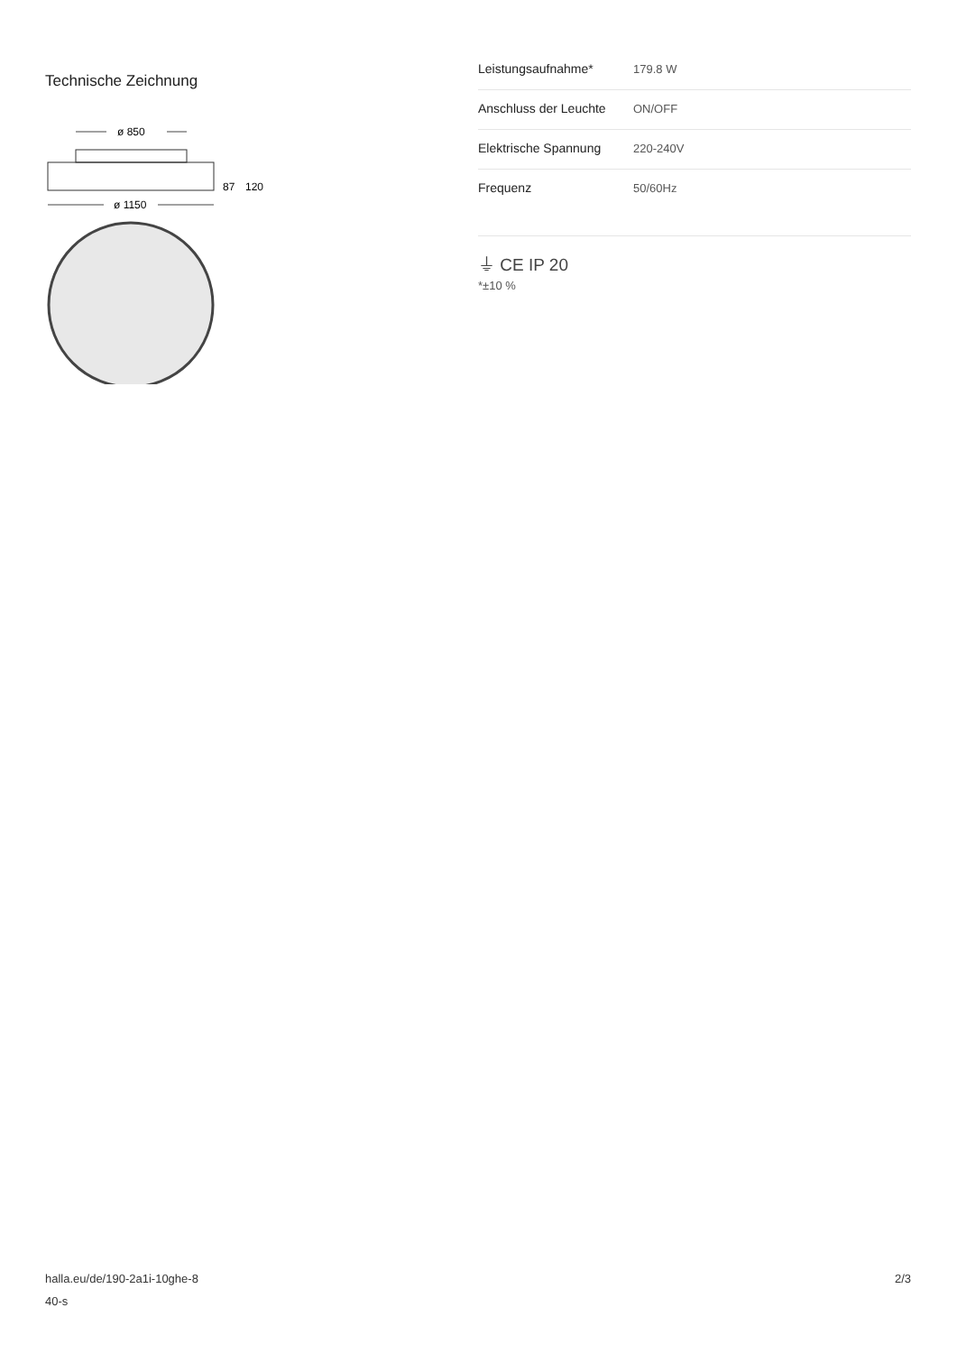Technische Zeichnung
ø 850
87
120
ø 1150
| Leistungsaufnahme* | 179.8 W |
| Anschluss der Leuchte | ON/OFF |
| Elektrische Spannung | 220-240V |
| Frequenz | 50/60Hz |
⏚ CE IP 20
*±10 %
halla.eu/de/190-2a1i-10ghe-8
40-s
2/3